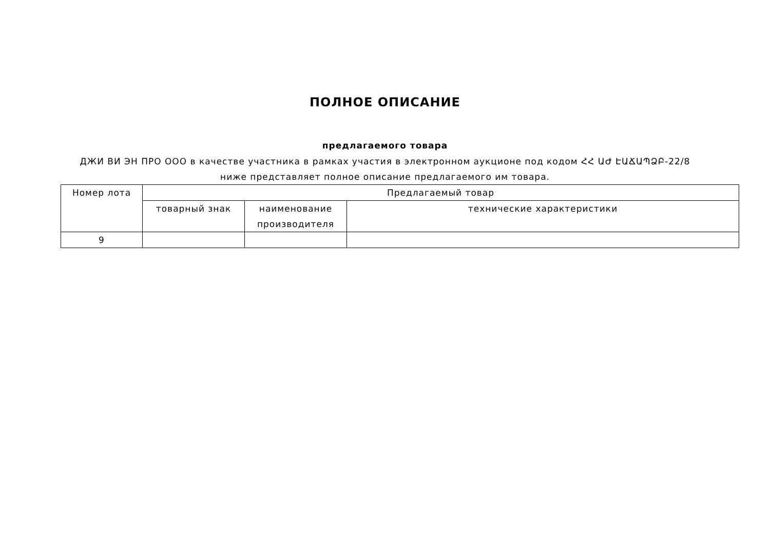ПОЛНОЕ ОПИСАНИЕ
предлагаемого товара
ДЖИ ВИ ЭН ПРО ООО в качестве участника в рамках участия в электронном аукционе под кодом ՀՀ ԱԺ ԷԱՃԱՊՁԲ-22/8 ниже представляет полное описание предлагаемого им товара.
| Номер лота | Предлагаемый товар | | |
| --- | --- | --- | --- |
| | товарный знак | наименование производителя | технические характеристики |
| 9 | | | |